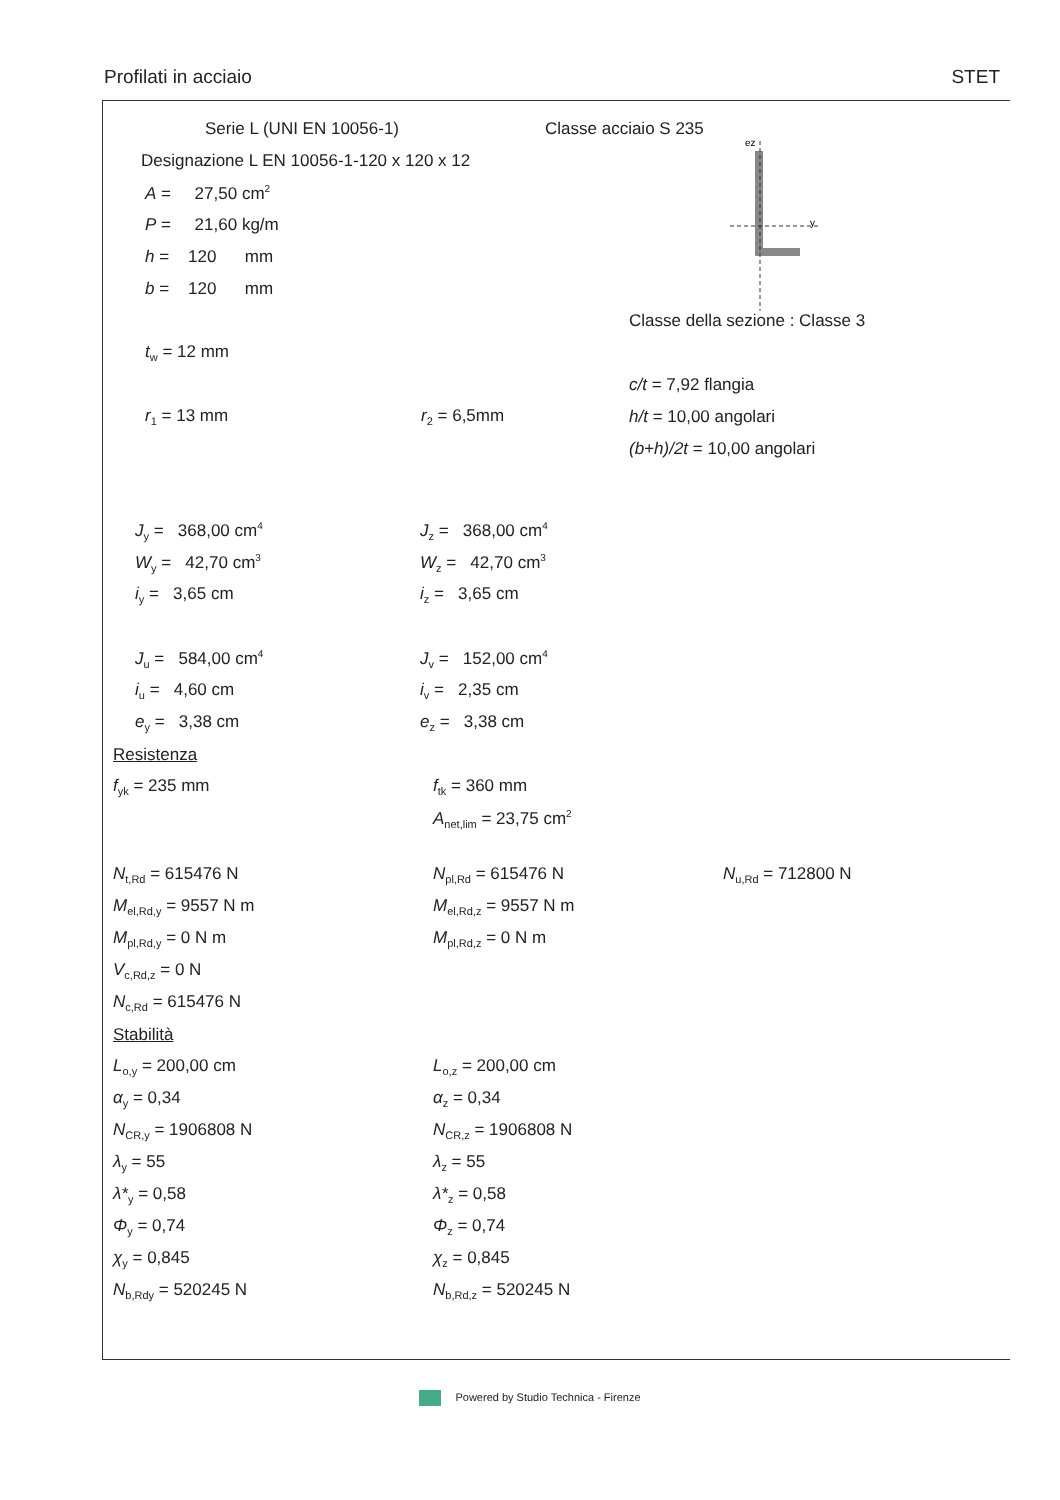Profilati in acciaio STET
ez
y
Serie L (UNI EN 10056-1) Classe acciaio S 235
Designazione L EN 10056-1-120 x 120 x 12
A = 27,50 cm<sup>2</sup>
P = 21,60 kg/m
h = 120 mm
b = 120 mm
Classe della sezione : Classe 3
t<sub>w</sub> = 12 mm
c/t = 7,92 flangia
r<sub>1</sub> = 13 mm r<sub>2</sub> = 6,5mm h/t = 10,00 angolari
(b+h)/2t = 10,00 angolari
J<sub>y</sub> = 368,00 cm<sup>4</sup> J<sub>z</sub> = 368,00 cm<sup>4</sup>
W<sub>y</sub> = 42,70 cm<sup>3</sup> W<sub>z</sub> = 42,70 cm<sup>3</sup>
i<sub>y</sub> = 3,65 cm i<sub>z</sub> = 3,65 cm
J<sub>u</sub> = 584,00 cm<sup>4</sup> J<sub>v</sub> = 152,00 cm<sup>4</sup>
i<sub>u</sub> = 4,60 cm i<sub>v</sub> = 2,35 cm
e<sub>y</sub> = 3,38 cm e<sub>z</sub> = 3,38 cm
Resistenza
f<sub>yk</sub> = 235 mm f<sub>tk</sub> = 360 mm
A<sub>net,lim</sub> = 23,75 cm<sup>2</sup>
N<sub>t,Rd</sub> = 615476 N N<sub>pl,Rd</sub> = 615476 N N<sub>u,Rd</sub> = 712800 N
M<sub>el,Rd,y</sub> = 9557 N m M<sub>el,Rd,z</sub> = 9557 N m
M<sub>pl,Rd,y</sub> = 0 N m M<sub>pl,Rd,z</sub> = 0 N m
V<sub>c,Rd,z</sub> = 0 N
N<sub>c,Rd</sub> = 615476 N
Stabilità
L<sub>o,y</sub> = 200,00 cm L<sub>o,z</sub> = 200,00 cm
α<sub>y</sub> = 0,34 α<sub>z</sub> = 0,34
N<sub>CR,y</sub> = 1906808 N N<sub>CR,z</sub> = 1906808 N
λ<sub>y</sub> = 55 λ<sub>z</sub> = 55
λ*<sub>y</sub> = 0,58 λ*<sub>z</sub> = 0,58
Φ<sub>y</sub> = 0,74 Φ<sub>z</sub> = 0,74
χ<sub>y</sub> = 0,845 χ<sub>z</sub> = 0,845
N<sub>b,Rdy</sub> = 520245 N N<sub>b,Rd,z</sub> = 520245 N
Powered by Studio Technica - Firenze